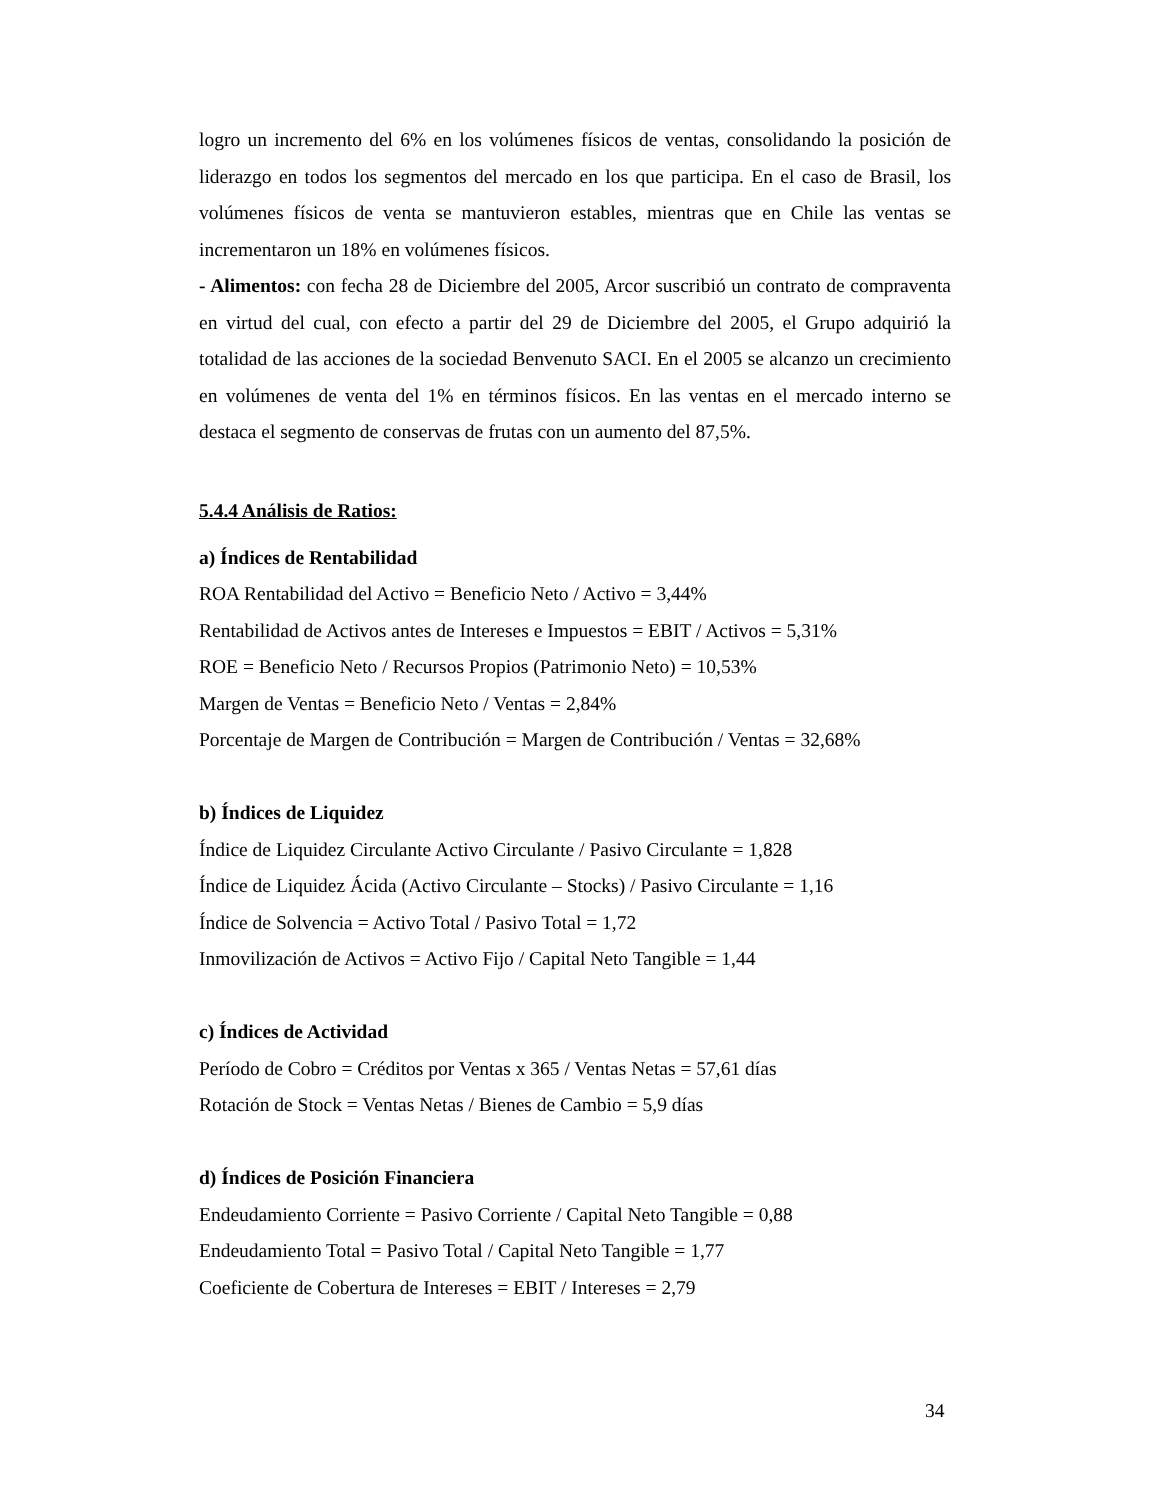logro un incremento del 6% en los volúmenes físicos de ventas, consolidando la posición de liderazgo en todos los segmentos del mercado en los que participa. En el caso de Brasil, los volúmenes físicos de venta se mantuvieron estables, mientras que en Chile las ventas se incrementaron un 18% en volúmenes físicos.
- Alimentos: con fecha 28 de Diciembre del 2005, Arcor suscribió un contrato de compraventa en virtud del cual, con efecto a partir del 29 de Diciembre del 2005, el Grupo adquirió la totalidad de las acciones de la sociedad Benvenuto SACI. En el 2005 se alcanzo un crecimiento en volúmenes de venta del 1% en términos físicos. En las ventas en el mercado interno se destaca el segmento de conservas de frutas con un aumento del 87,5%.
5.4.4 Análisis de Ratios:
a) Índices de Rentabilidad
ROA Rentabilidad del Activo = Beneficio Neto / Activo = 3,44%
Rentabilidad de Activos antes de Intereses e Impuestos = EBIT / Activos = 5,31%
ROE = Beneficio Neto / Recursos Propios (Patrimonio Neto) = 10,53%
Margen de Ventas = Beneficio Neto / Ventas = 2,84%
Porcentaje de Margen de Contribución = Margen de Contribución / Ventas = 32,68%
b) Índices de Liquidez
Índice de Liquidez Circulante Activo Circulante / Pasivo Circulante = 1,828
Índice de Liquidez Ácida (Activo Circulante – Stocks) / Pasivo Circulante = 1,16
Índice de Solvencia = Activo Total / Pasivo Total = 1,72
Inmovilización de Activos = Activo Fijo / Capital Neto Tangible = 1,44
c) Índices de Actividad
Período de Cobro = Créditos por Ventas x 365 / Ventas Netas = 57,61 días
Rotación de Stock = Ventas Netas / Bienes de Cambio = 5,9 días
d) Índices de Posición Financiera
Endeudamiento Corriente = Pasivo Corriente / Capital Neto Tangible = 0,88
Endeudamiento Total = Pasivo Total / Capital Neto Tangible = 1,77
Coeficiente de Cobertura de Intereses = EBIT / Intereses = 2,79
34